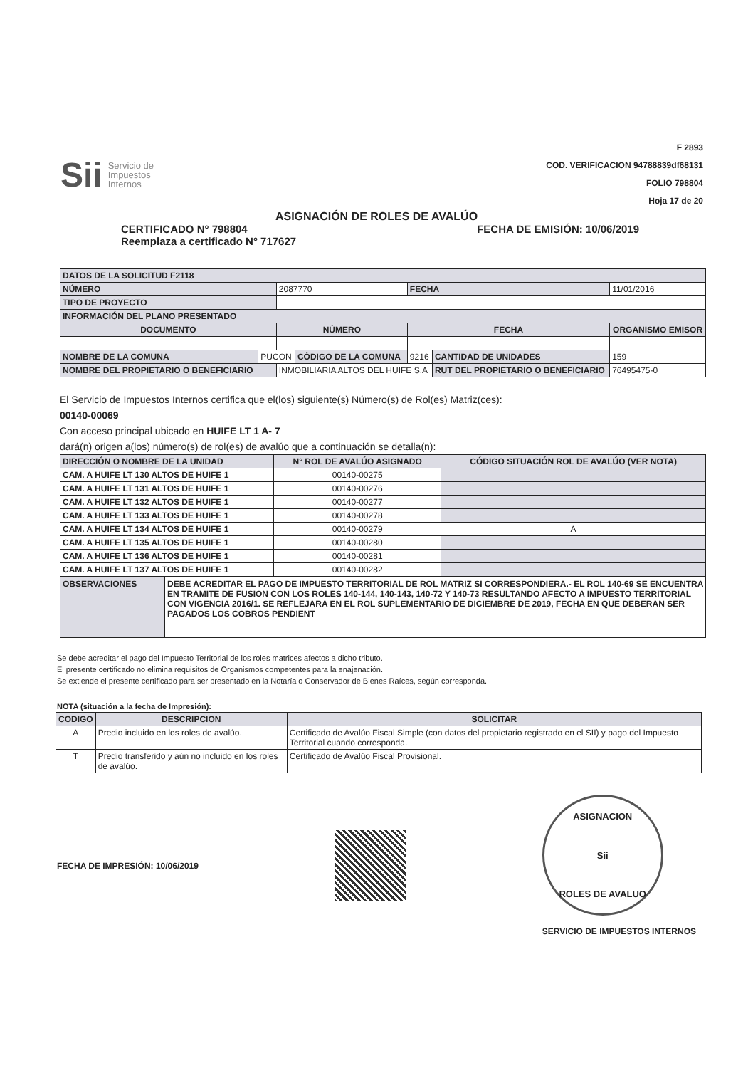Sii Servicio de
Impuestos
Internos
F 2893
COD. VERIFICACION 94788839df68131
FOLIO 798804
Hoja 17 de 20
ASIGNACIÓN DE ROLES DE AVALÚO
CERTIFICADO N° 798804
Reemplaza a certificado N° 717627
FECHA DE EMISIÓN: 10/06/2019
| DATOS DE LA SOLICITUD F2118 | | | | | | |
| NÚMERO | | 2087770 | | FECHA | | 11/01/2016 |
| TIPO DE PROYECTO | | | | | | |
| INFORMACIÓN DEL PLANO PRESENTADO | | | | | | |
| DOCUMENTO | | NÚMERO | | FECHA | | ORGANISMO EMISOR |
| NOMBRE DE LA COMUNA | PUCON | | CÓDIGO DE LA COMUNA | 9216 | CANTIDAD DE UNIDADES | 159 |
| NOMBRE DEL PROPIETARIO O BENEFICIARIO | | INMOBILIARIA ALTOS DEL HUIFE S.A | | | RUT DEL PROPIETARIO O BENEFICIARIO | 76495475-0 |
El Servicio de Impuestos Internos certifica que el(los) siguiente(s) Número(s) de Rol(es) Matriz(ces):
00140-00069
Con acceso principal ubicado en HUIFE LT 1 A- 7
dará(n) origen a(los) número(s) de rol(es) de avalúo que a continuación se detalla(n):
| DIRECCIÓN O NOMBRE DE LA UNIDAD | N° ROL DE AVALÚO ASIGNADO | CÓDIGO SITUACIÓN ROL DE AVALÚO (VER NOTA) |
| --- | --- | --- |
| CAM. A HUIFE LT 130 ALTOS DE HUIFE 1 | 00140-00275 | |
| CAM. A HUIFE LT 131 ALTOS DE HUIFE 1 | 00140-00276 | |
| CAM. A HUIFE LT 132 ALTOS DE HUIFE 1 | 00140-00277 | |
| CAM. A HUIFE LT 133 ALTOS DE HUIFE 1 | 00140-00278 | |
| CAM. A HUIFE LT 134 ALTOS DE HUIFE 1 | 00140-00279 | A |
| CAM. A HUIFE LT 135 ALTOS DE HUIFE 1 | 00140-00280 | |
| CAM. A HUIFE LT 136 ALTOS DE HUIFE 1 | 00140-00281 | |
| CAM. A HUIFE LT 137 ALTOS DE HUIFE 1 | 00140-00282 | |
| OBSERVACIONES | DEBE ACREDITAR EL PAGO DE IMPUESTO TERRITORIAL DE ROL MATRIZ SI CORRESPONDIERA.- EL ROL 140-69 SE ENCUENTRA EN TRAMITE DE FUSION CON LOS ROLES 140-144, 140-143, 140-72 Y 140-73 RESULTANDO AFECTO A IMPUESTO TERRITORIAL CON VIGENCIA 2016/1. SE REFLEJARA EN EL ROL SUPLEMENTARIO DE DICIEMBRE DE 2019, FECHA EN QUE DEBERAN SER PAGADOS LOS COBROS PENDIENT |
Se debe acreditar el pago del Impuesto Territorial de los roles matrices afectos a dicho tributo.
El presente certificado no elimina requisitos de Organismos competentes para la enajenación.
Se extiende el presente certificado para ser presentado en la Notaría o Conservador de Bienes Raíces, según corresponda.
NOTA (situación a la fecha de Impresión):
| CODIGO | DESCRIPCION | SOLICITAR |
| --- | --- | --- |
| A | Predio incluido en los roles de avalúo. | Certificado de Avalúo Fiscal Simple (con datos del propietario registrado en el SII) y pago del Impuesto Territorial cuando corresponda. |
| T | Predio transferido y aún no incluido en los roles de avalúo. | Certificado de Avalúo Fiscal Provisional. |
FECHA DE IMPRESIÓN: 10/06/2019
ASIGNACION
Sii
ROLES DE AVALUO
SERVICIO DE IMPUESTOS INTERNOS